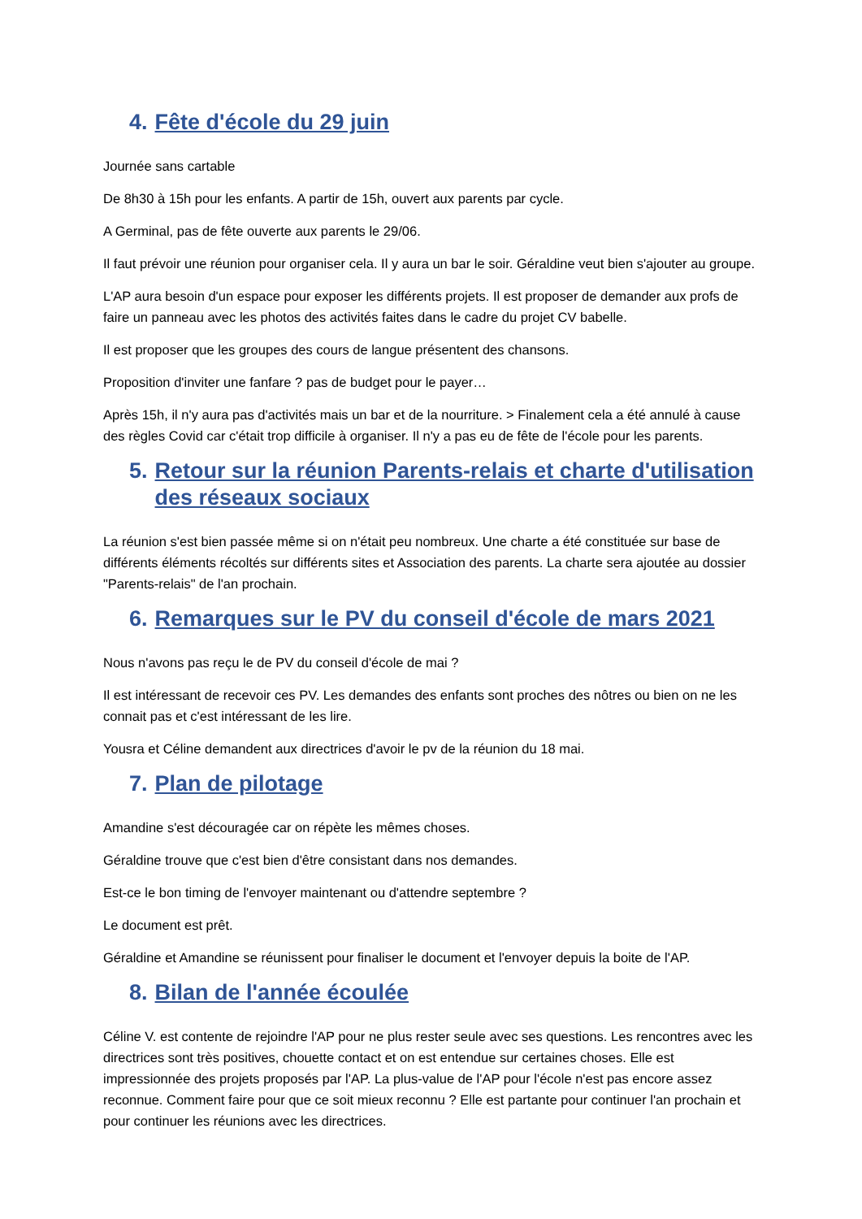4. Fête d'école du 29 juin
Journée sans cartable
De 8h30 à 15h pour les enfants. A partir de 15h, ouvert aux parents par cycle.
A Germinal, pas de fête ouverte aux parents le 29/06.
Il faut prévoir une réunion pour organiser cela. Il y aura un bar le soir. Géraldine veut bien s'ajouter au groupe.
L'AP aura besoin d'un espace pour exposer les différents projets. Il est proposer de demander aux profs de faire un panneau avec les photos des activités faites dans le cadre du projet CV babelle.
Il est proposer que les groupes des cours de langue présentent des chansons.
Proposition d'inviter une fanfare ? pas de budget pour le payer…
Après 15h, il n'y aura pas d'activités mais un bar et de la nourriture. > Finalement cela a été annulé à cause des règles Covid car c'était trop difficile à organiser. Il n'y a pas eu de fête de l'école pour les parents.
5. Retour sur la réunion Parents-relais et charte d'utilisation des réseaux sociaux
La réunion s'est bien passée même si on n'était peu nombreux. Une charte a été constituée sur base de différents éléments récoltés sur différents sites et Association des parents. La charte sera ajoutée au dossier "Parents-relais" de l'an prochain.
6. Remarques sur le PV du conseil d'école de mars 2021
Nous n'avons pas reçu le de PV du conseil d'école de mai ?
Il est intéressant de recevoir ces PV. Les demandes des enfants sont proches des nôtres ou bien on ne les connait pas et c'est intéressant de les lire.
Yousra et Céline demandent aux directrices d'avoir le pv de la réunion du 18 mai.
7. Plan de pilotage
Amandine s'est découragée car on répète les mêmes choses.
Géraldine trouve que c'est bien d'être consistant dans nos demandes.
Est-ce le bon timing de l'envoyer maintenant ou d'attendre septembre ?
Le document est prêt.
Géraldine et Amandine se réunissent pour finaliser le document et l'envoyer depuis la boite de l'AP.
8. Bilan de l'année écoulée
Céline V. est contente de rejoindre l'AP pour ne plus rester seule avec ses questions. Les rencontres avec les directrices sont très positives, chouette contact et on est entendue sur certaines choses. Elle est impressionnée des projets proposés par l'AP. La plus-value de l'AP pour l'école n'est pas encore assez reconnue. Comment faire pour que ce soit mieux reconnu ? Elle est partante pour continuer l'an prochain et pour continuer les réunions avec les directrices.